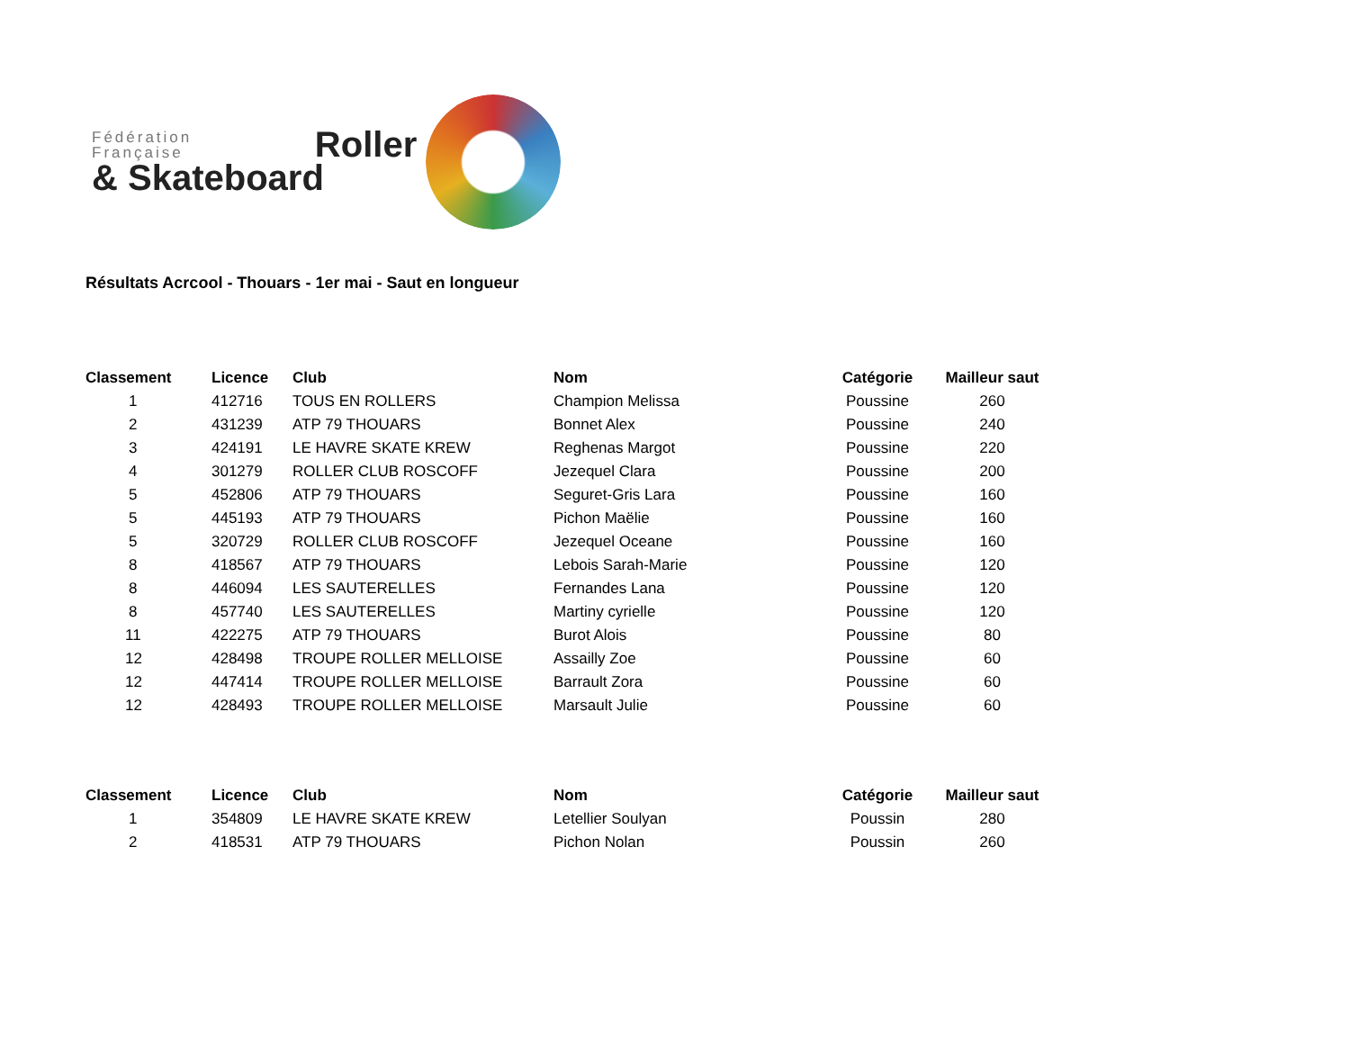Fédération
Française
& Skateboard
Roller
Résultats Acrcool - Thouars - 1er mai - Saut en longueur
| Classement | Licence | Club | Nom | Catégorie | Mailleur saut |
| --- | --- | --- | --- | --- | --- |
| 1 | 412716 | TOUS EN ROLLERS | Champion Melissa | Poussine | 260 |
| 2 | 431239 | ATP 79 THOUARS | Bonnet Alex | Poussine | 240 |
| 3 | 424191 | LE HAVRE SKATE KREW | Reghenas Margot | Poussine | 220 |
| 4 | 301279 | ROLLER CLUB ROSCOFF | Jezequel Clara | Poussine | 200 |
| 5 | 452806 | ATP 79 THOUARS | Seguret-Gris Lara | Poussine | 160 |
| 5 | 445193 | ATP 79 THOUARS | Pichon Maëlie | Poussine | 160 |
| 5 | 320729 | ROLLER CLUB ROSCOFF | Jezequel Oceane | Poussine | 160 |
| 8 | 418567 | ATP 79 THOUARS | Lebois Sarah-Marie | Poussine | 120 |
| 8 | 446094 | LES SAUTERELLES | Fernandes Lana | Poussine | 120 |
| 8 | 457740 | LES SAUTERELLES | Martiny cyrielle | Poussine | 120 |
| 11 | 422275 | ATP 79 THOUARS | Burot Alois | Poussine | 80 |
| 12 | 428498 | TROUPE ROLLER MELLOISE | Assailly Zoe | Poussine | 60 |
| 12 | 447414 | TROUPE ROLLER MELLOISE | Barrault Zora | Poussine | 60 |
| 12 | 428493 | TROUPE ROLLER MELLOISE | Marsault Julie | Poussine | 60 |
| Classement | Licence | Club | Nom | Catégorie | Mailleur saut |
| --- | --- | --- | --- | --- | --- |
| 1 | 354809 | LE HAVRE SKATE KREW | Letellier Soulyan | Poussin | 280 |
| 2 | 418531 | ATP 79 THOUARS | Pichon Nolan | Poussin | 260 |